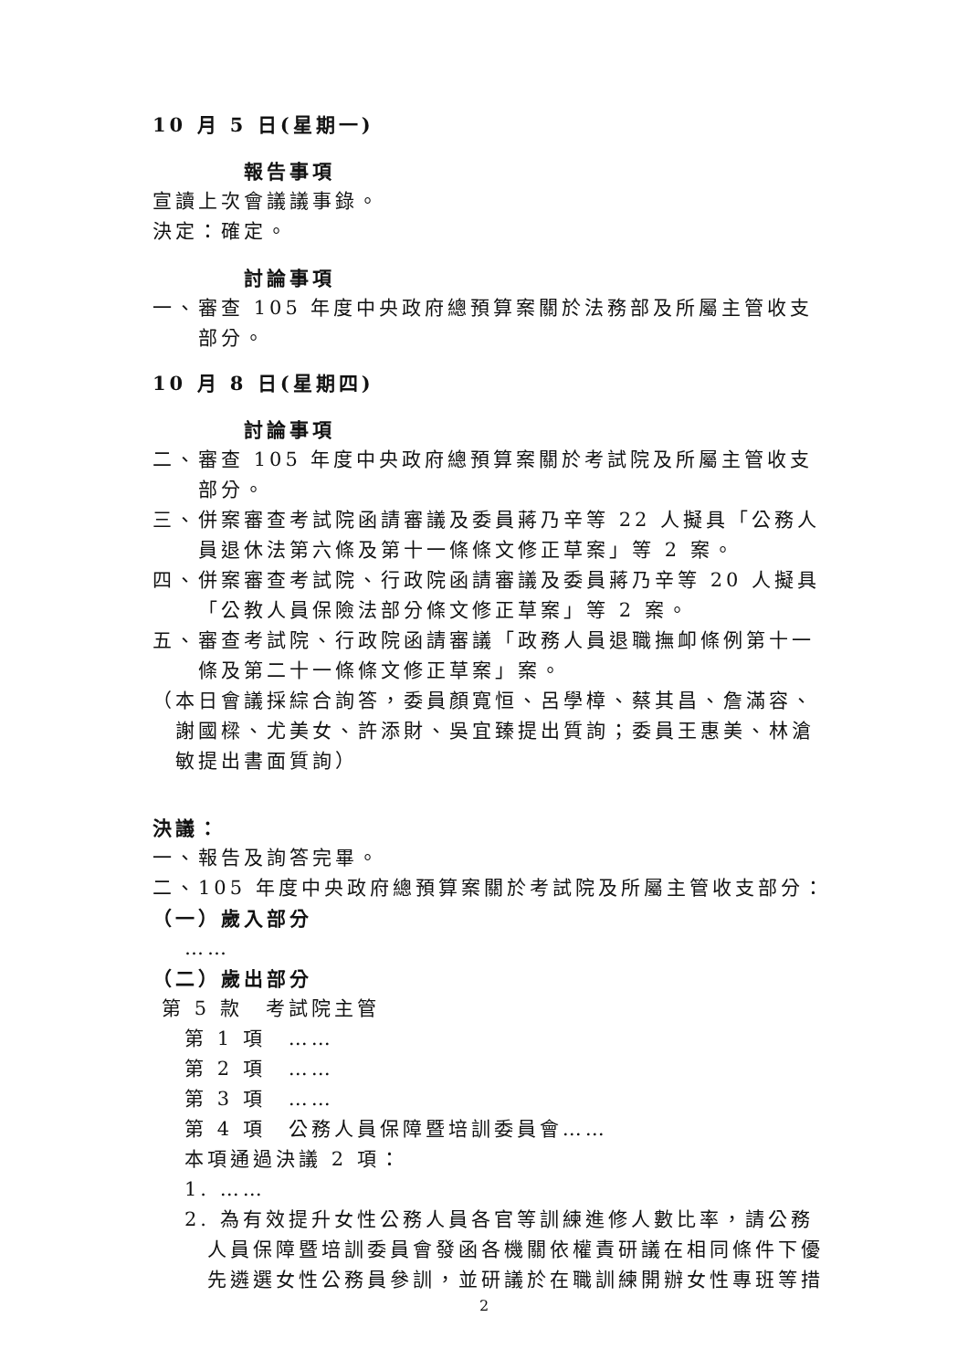10 月 5 日(星期一)
報告事項
宣讀上次會議議事錄。
決定：確定。
討論事項
一、審查 105 年度中央政府總預算案關於法務部及所屬主管收支部分。
10 月 8 日(星期四)
討論事項
二、審查 105 年度中央政府總預算案關於考試院及所屬主管收支部分。
三、併案審查考試院函請審議及委員蔣乃辛等 22 人擬具「公務人員退休法第六條及第十一條條文修正草案」等 2 案。
四、併案審查考試院、行政院函請審議及委員蔣乃辛等 20 人擬具「公教人員保險法部分條文修正草案」等 2 案。
五、審查考試院、行政院函請審議「政務人員退職撫卹條例第十一條及第二十一條條文修正草案」案。
（本日會議採綜合詢答，委員顏寬恒、呂學樟、蔡其昌、詹滿容、謝國樑、尤美女、許添財、吳宜臻提出質詢；委員王惠美、林滄敏提出書面質詢）
決議：
一、報告及詢答完畢。
二、105 年度中央政府總預算案關於考試院及所屬主管收支部分：
（一）歲入部分
……
（二）歲出部分
第 5 款　考試院主管
第 1 項　……
第 2 項　……
第 3 項　……
第 4 項　公務人員保障暨培訓委員會……
本項通過決議 2 項：
1. ……
2. 為有效提升女性公務人員各官等訓練進修人數比率，請公務人員保障暨培訓委員會發函各機關依權責研議在相同條件下優先遴選女性公務員參訓，並研議於在職訓練開辦女性專班等措
2